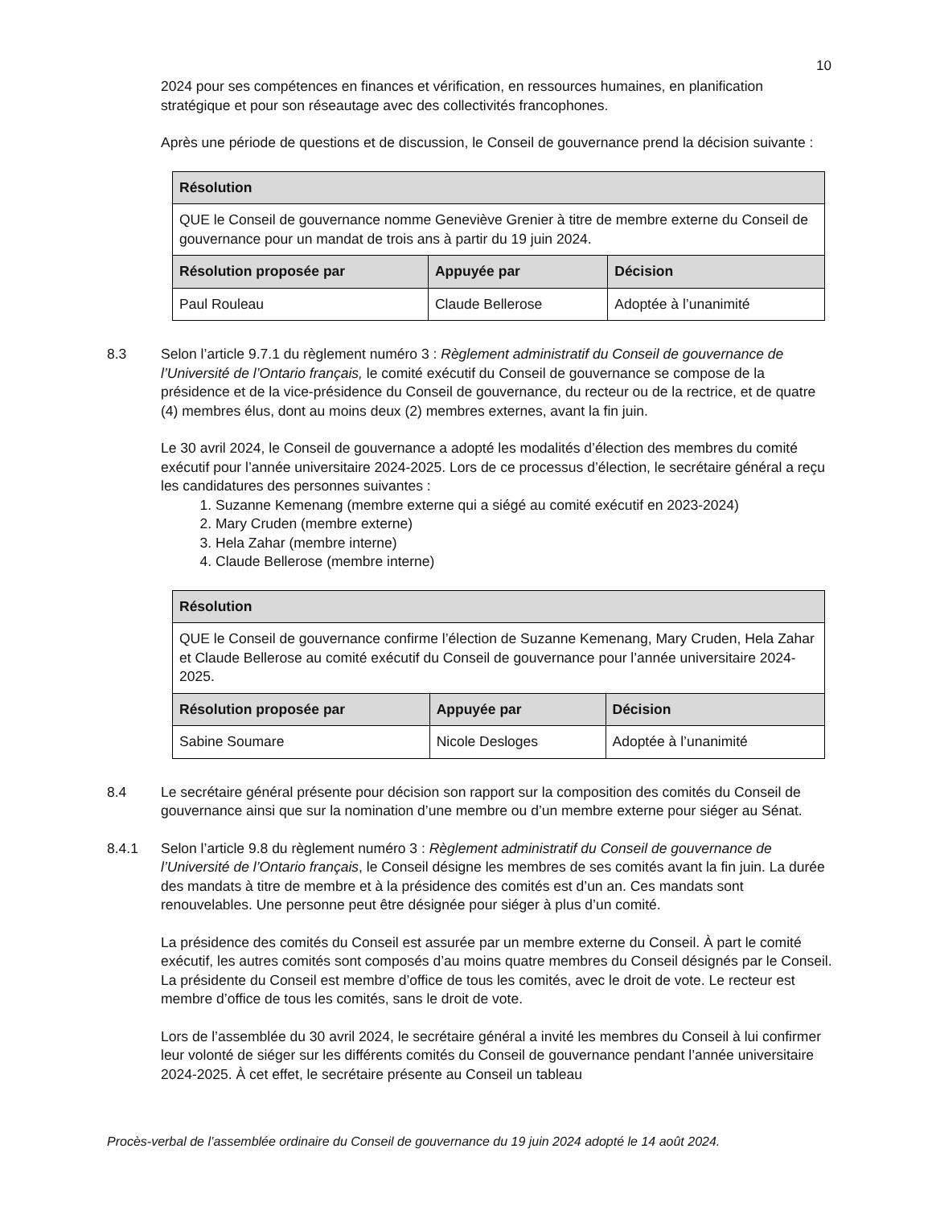10
2024 pour ses compétences en finances et vérification, en ressources humaines, en planification stratégique et pour son réseautage avec des collectivités francophones.
Après une période de questions et de discussion, le Conseil de gouvernance prend la décision suivante :
| Résolution | | |
| --- | --- | --- |
| QUE le Conseil de gouvernance nomme Geneviève Grenier à titre de membre externe du Conseil de gouvernance pour un mandat de trois ans à partir du 19 juin 2024. | | |
| Résolution proposée par | Appuyée par | Décision |
| Paul Rouleau | Claude Bellerose | Adoptée à l’unanimité |
8.3 Selon l’article 9.7.1 du règlement numéro 3 : Règlement administratif du Conseil de gouvernance de l’Université de l’Ontario français, le comité exécutif du Conseil de gouvernance se compose de la présidence et de la vice-présidence du Conseil de gouvernance, du recteur ou de la rectrice, et de quatre (4) membres élus, dont au moins deux (2) membres externes, avant la fin juin.
Le 30 avril 2024, le Conseil de gouvernance a adopté les modalités d’élection des membres du comité exécutif pour l’année universitaire 2024-2025. Lors de ce processus d’élection, le secrétaire général a reçu les candidatures des personnes suivantes :
1. Suzanne Kemenang (membre externe qui a siégé au comité exécutif en 2023-2024)
2. Mary Cruden (membre externe)
3. Hela Zahar (membre interne)
4. Claude Bellerose (membre interne)
| Résolution | | |
| --- | --- | --- |
| QUE le Conseil de gouvernance confirme l’élection de Suzanne Kemenang, Mary Cruden, Hela Zahar et Claude Bellerose au comité exécutif du Conseil de gouvernance pour l’année universitaire 2024-2025. | | |
| Résolution proposée par | Appuyée par | Décision |
| Sabine Soumare | Nicole Desloges | Adoptée à l’unanimité |
8.4 Le secrétaire général présente pour décision son rapport sur la composition des comités du Conseil de gouvernance ainsi que sur la nomination d’une membre ou d’un membre externe pour siéger au Sénat.
8.4.1 Selon l’article 9.8 du règlement numéro 3 : Règlement administratif du Conseil de gouvernance de l’Université de l’Ontario français, le Conseil désigne les membres de ses comités avant la fin juin. La durée des mandats à titre de membre et à la présidence des comités est d’un an. Ces mandats sont renouvelables. Une personne peut être désignée pour siéger à plus d’un comité.
La présidence des comités du Conseil est assurée par un membre externe du Conseil. À part le comité exécutif, les autres comités sont composés d’au moins quatre membres du Conseil désignés par le Conseil. La présidente du Conseil est membre d’office de tous les comités, avec le droit de vote. Le recteur est membre d’office de tous les comités, sans le droit de vote.
Lors de l’assemblée du 30 avril 2024, le secrétaire général a invité les membres du Conseil à lui confirmer leur volonté de siéger sur les différents comités du Conseil de gouvernance pendant l’année universitaire 2024-2025. À cet effet, le secrétaire présente au Conseil un tableau
Procès-verbal de l’assemblée ordinaire du Conseil de gouvernance du 19 juin 2024 adopté le 14 août 2024.